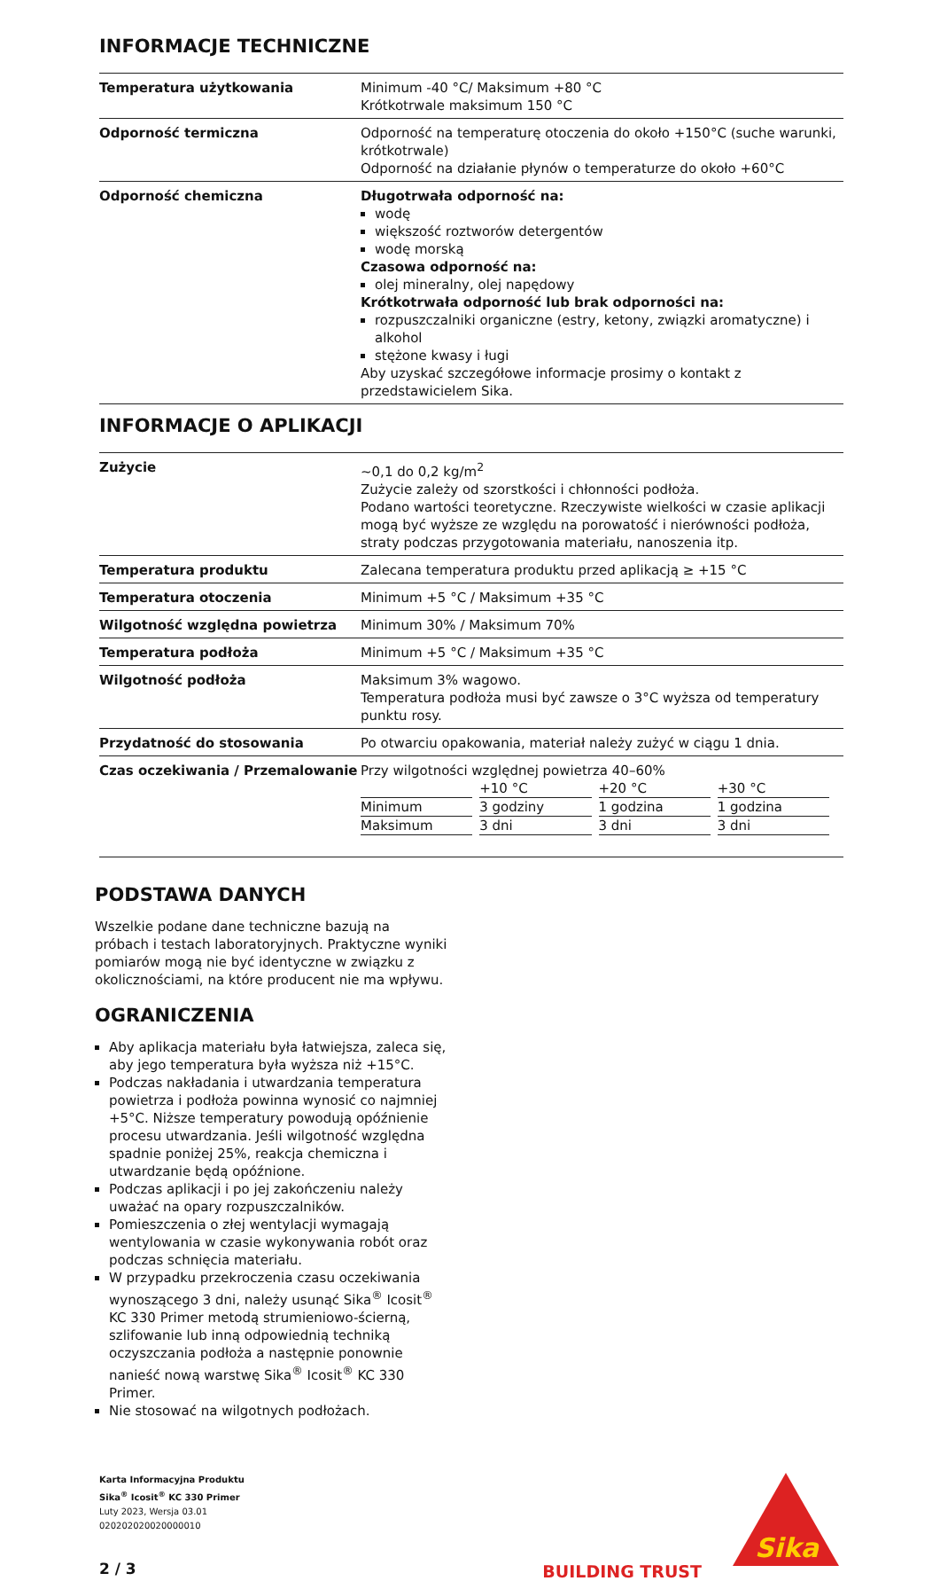INFORMACJE TECHNICZNE
| Temperatura użytkowania | Minimum -40 °C/ Maksimum +80 °C Krótkotrwale maksimum 150 °C |
| Odporność termiczna | Odporność na temperaturę otoczenia do około +150°C (suche warunki, krótkotrwale) Odporność na działanie płynów o temperaturze do około +60°C |
| Odporność chemiczna | Długotrwała odporność na: wodę większość roztworów detergentów wodę morską Czasowa odporność na: olej mineralny, olej napędowy Krótkotrwała odporność lub brak odporności na: rozpuszczalniki organiczne (estry, ketony, związki aromatyczne) i alkohol stężone kwasy i ługi Aby uzyskać szczegółowe informacje prosimy o kontakt z przedstawicielem Sika. |
INFORMACJE O APLIKACJI
| Zużycie | ~0,1 do 0,2 kg/m<sup>2</sup> Zużycie zależy od szorstkości i chłonności podłoża. Podano wartości teoretyczne. Rzeczywiste wielkości w czasie aplikacji mogą być wyższe ze względu na porowatość i nierówności podłoża, straty podczas przygotowania materiału, nanoszenia itp. |
| Temperatura produktu | Zalecana temperatura produktu przed aplikacją ≥ +15 °C |
| Temperatura otoczenia | Minimum +5 °C / Maksimum +35 °C |
| Wilgotność względna powietrza | Minimum 30% / Maksimum 70% |
| Temperatura podłoża | Minimum +5 °C / Maksimum +35 °C |
| Wilgotność podłoża | Maksimum 3% wagowo. Temperatura podłoża musi być zawsze o 3°C wyższa od temperatury punktu rosy. |
| Przydatność do stosowania | Po otwarciu opakowania, materiał należy zużyć w ciągu 1 dnia. |
| Czas oczekiwania / Przemalowanie | Przy wilgotności względnej powietrza 40–60% / / +10 °C / +20 °C / +30 °C / / Minimum / 3 godziny / 1 godzina / 1 godzina / / Maksimum / 3 dni / 3 dni / 3 dni / |
PODSTAWA DANYCH
Wszelkie podane dane techniczne bazują na próbach i testach laboratoryjnych. Praktyczne wyniki pomiarów mogą nie być identyczne w związku z okolicznościami, na które producent nie ma wpływu.
OGRANICZENIA
Aby aplikacja materiału była łatwiejsza, zaleca się, aby jego temperatura była wyższa niż +15°C.
Podczas nakładania i utwardzania temperatura powietrza i podłoża powinna wynosić co najmniej +5°C. Niższe temperatury powodują opóźnienie procesu utwardzania. Jeśli wilgotność względna spadnie poniżej 25%, reakcja chemiczna i utwardzanie będą opóźnione.
Podczas aplikacji i po jej zakończeniu należy uważać na opary rozpuszczalników.
Pomieszczenia o złej wentylacji wymagają wentylowania w czasie wykonywania robót oraz podczas schnięcia materiału.
W przypadku przekroczenia czasu oczekiwania wynoszącego 3 dni, należy usunąć Sika<sup>®</sup> Icosit<sup>®</sup> KC 330 Primer metodą strumieniowo-ścierną, szlifowanie lub inną odpowiednią techniką oczyszczania podłoża a następnie ponownie nanieść nową warstwę Sika<sup>®</sup> Icosit<sup>®</sup> KC 330 Primer.
Nie stosować na wilgotnych podłożach.
Karta Informacyjna Produktu
Sika<sup>®</sup> Icosit<sup>®</sup> KC 330 Primer
Luty 2023, Wersja 03.01
020202020020000010
2 / 3
BUILDING TRUST
Sika